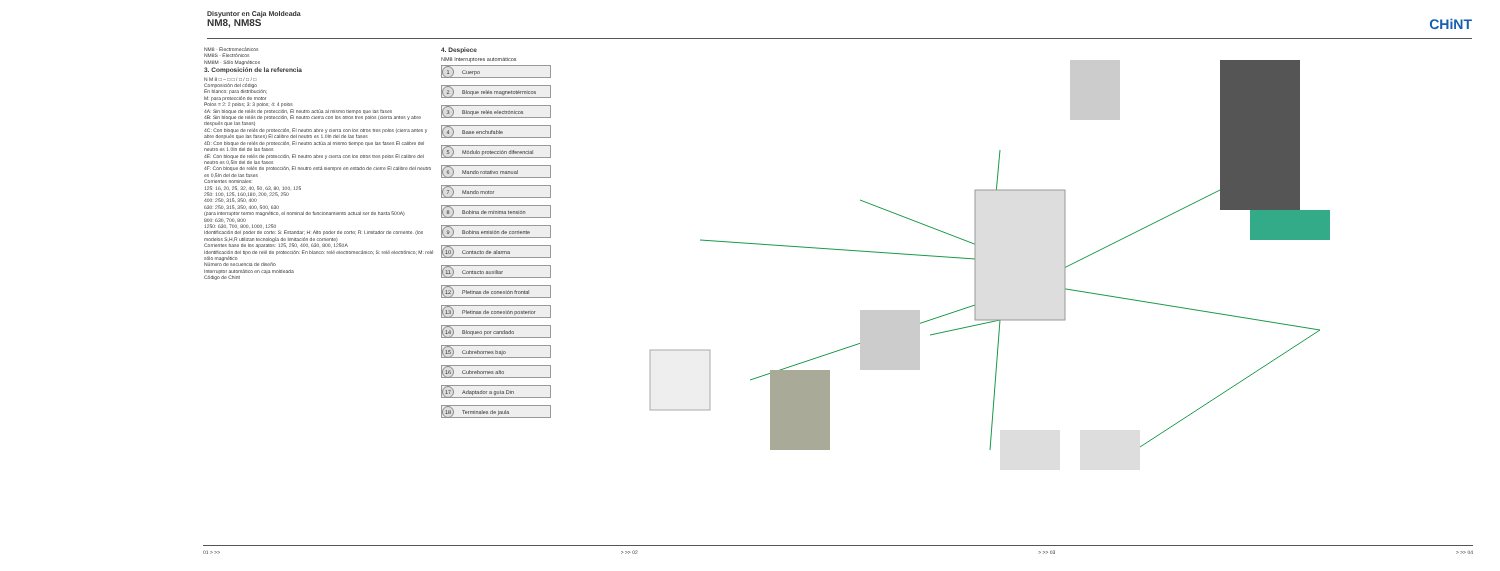Disyuntor en Caja Moldeada
NM8, NM8S
CHiNT
NM8 - Electromecánicos
NM8S - Electrónicos
NM8M - Sólo Magnéticos
3. Composición de la referencia
N M 8 □ – □ □ / □ / □ / □
Composición del código
En blanco: para distribución;
M: para protección de motor
Polos = 2: 2 polos; 3: 3 polos; 4: 4 polos
4A: Sin bloque de relés de protección, El neutro actúa al mismo tiempo que las fases
4B: Sin bloque de relés de protección, El neutro cierra con los otros tres polos (cierra antes y abre después que las fases)
4C: Con bloque de relés de protección, El neutro abre y cierra con los otros tres polos (cierra antes y abre después que las fases) El calibre del neutro es 1.0In del de las fases
4D: Con bloque de relés de protección, El neutro actúa al mismo tiempo que las fases El calibre del neutro es 1.0In del de las fases
4E: Con bloque de relés de protección, El neutro abre y cierra con los otros tres polos El calibre del neutro es 0,5In del de las fases
4F: Con bloque de relés de protección, El neutro está siempre en estado de cierre El calibre del neutro es 0,5In del de las fases
Corrientes nominales:
125: 16, 20, 25, 32, 40, 50, 63, 80, 100, 125
250: 100, 125, 160,180, 200, 225, 250
400: 250, 315, 350, 400
630: 250, 315, 350, 400, 500, 630
(para interruptor termo magnético, el nominal de funcionamiento actual ser de hasta 500A)
800: 630, 700, 800
1250: 630, 700, 800, 1000, 1250
Identificación del poder de corte: S: Estandar; H: Alto poder de corte; R: Limitador de corriente. (los modelos S,H,R utilizan tecnología de limitación de corriente)
Corrientes base de los aparatos: 125, 250, 400, 630, 800, 1250A
Identificación del tipo de relé de protección: En blanco: relé electromecánico; S: relé electrónico; M: relé sólo magnético
Número de secuencia de diseño
Interruptor automático en caja moldeada
Código de Chint
4. Despiece
NM8 Interruptores automáticos
1 Cuerpo
2 Bloque relés magnetotérmicos
3 Bloque relés electrónicos
4 Base enchufable
5 Módulo protección diferencial
6 Mando rotativo manual
7 Mando motor
8 Bobina de mínima tensión
9 Bobina emisión de corriente
10 Contacto de alarma
11 Contacto auxiliar
12 Pletinas de conexión frontal
13 Pletinas de conexión posterior
14 Bloqueo por candado
15 Cubrebornes bajo
16 Cubrebornes alto
17 Adaptador a guía Din
18 Terminales de jaula
01 > >> > >> 02 > >> 03 > >> 04